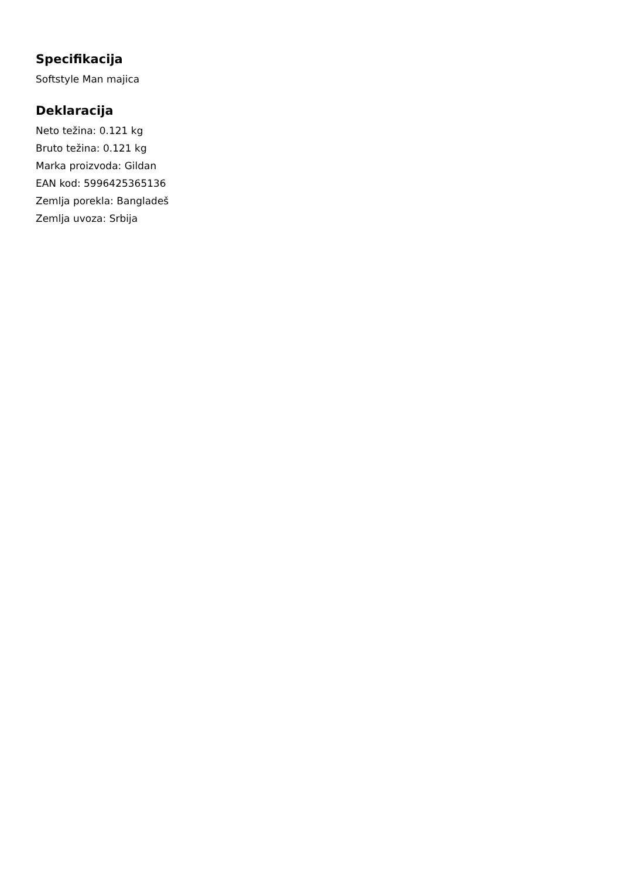Specifikacija
Softstyle Man majica
Deklaracija
Neto težina: 0.121 kg
Bruto težina: 0.121 kg
Marka proizvoda: Gildan
EAN kod: 5996425365136
Zemlja porekla: Bangladeš
Zemlja uvoza: Srbija